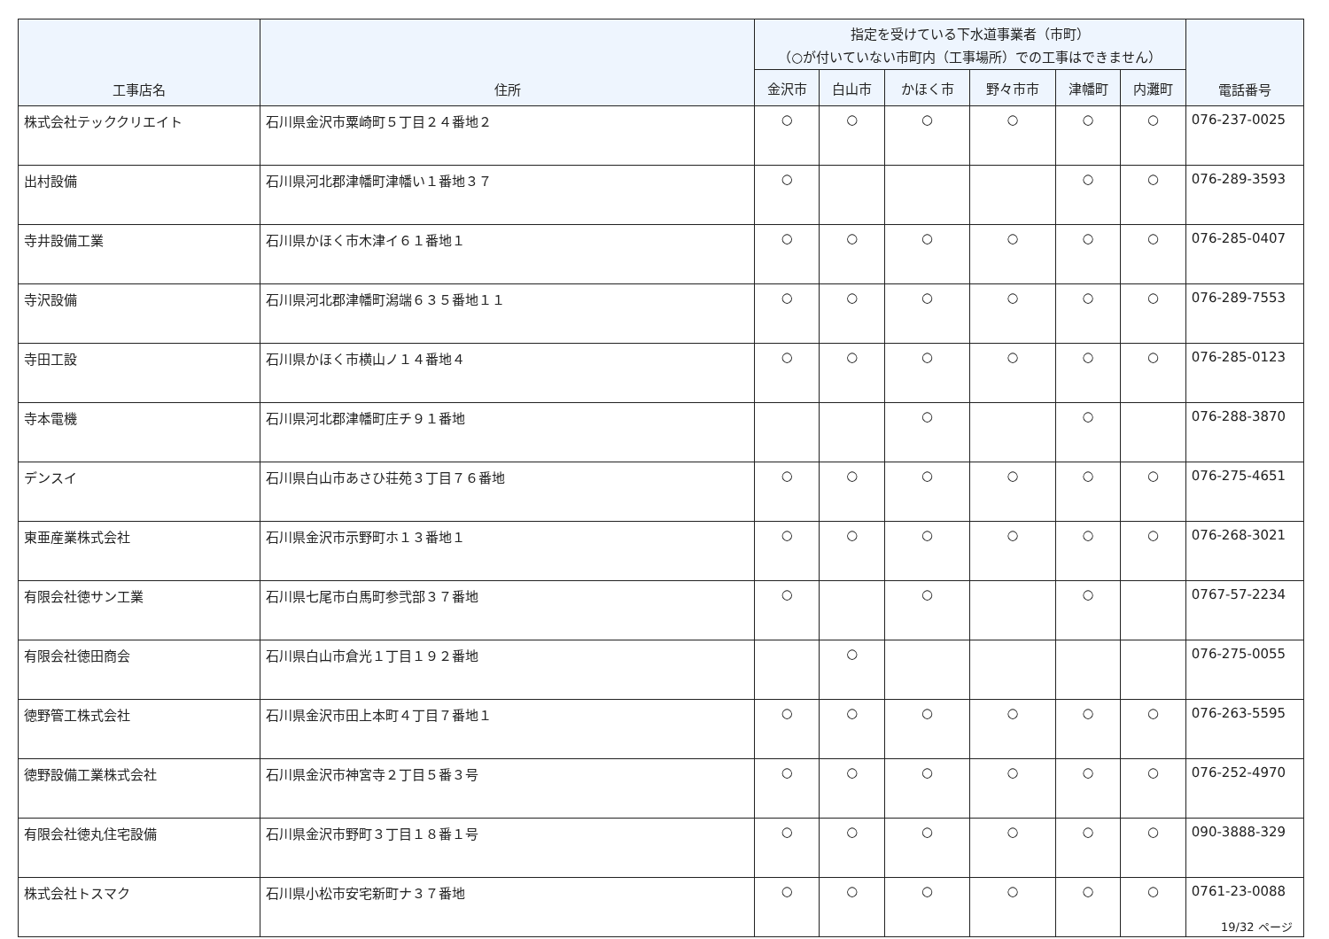| 工事店名 | 住所 | 指定を受けている下水道事業者（市町） （○が付いていない市町内（工事場所）での工事はできません） | | | | | | 電話番号 |
| --- | --- | --- | --- | --- | --- | --- | --- | --- |
| | | 金沢市 | 白山市 | かほく市 | 野々市市 | 津幡町 | 内灘町 | |
| 株式会社テッククリエイト | 石川県金沢市粟崎町５丁目２４番地２ | ○ | ○ | ○ | ○ | ○ | ○ | 076-237-0025 |
| 出村設備 | 石川県河北郡津幡町津幡い１番地３７ | ○ | | | | ○ | ○ | 076-289-3593 |
| 寺井設備工業 | 石川県かほく市木津イ６１番地１ | ○ | ○ | ○ | ○ | ○ | ○ | 076-285-0407 |
| 寺沢設備 | 石川県河北郡津幡町潟端６３５番地１１ | ○ | ○ | ○ | ○ | ○ | ○ | 076-289-7553 |
| 寺田工設 | 石川県かほく市横山ノ１４番地４ | ○ | ○ | ○ | ○ | ○ | ○ | 076-285-0123 |
| 寺本電機 | 石川県河北郡津幡町庄チ９１番地 | | | ○ | | ○ | | 076-288-3870 |
| デンスイ | 石川県白山市あさひ荘苑３丁目７６番地 | ○ | ○ | ○ | ○ | ○ | ○ | 076-275-4651 |
| 東亜産業株式会社 | 石川県金沢市示野町ホ１３番地１ | ○ | ○ | ○ | ○ | ○ | ○ | 076-268-3021 |
| 有限会社徳サン工業 | 石川県七尾市白馬町参弐部３７番地 | ○ | | ○ | | ○ | | 0767-57-2234 |
| 有限会社徳田商会 | 石川県白山市倉光１丁目１９２番地 | | ○ | | | | | 076-275-0055 |
| 徳野管工株式会社 | 石川県金沢市田上本町４丁目７番地１ | ○ | ○ | ○ | ○ | ○ | ○ | 076-263-5595 |
| 徳野設備工業株式会社 | 石川県金沢市神宮寺２丁目５番３号 | ○ | ○ | ○ | ○ | ○ | ○ | 076-252-4970 |
| 有限会社徳丸住宅設備 | 石川県金沢市野町３丁目１８番１号 | ○ | ○ | ○ | ○ | ○ | ○ | 090-3888-329 |
| 株式会社トスマク | 石川県小松市安宅新町ナ３７番地 | ○ | ○ | ○ | ○ | ○ | ○ | 0761-23-0088 |
19/32 ページ